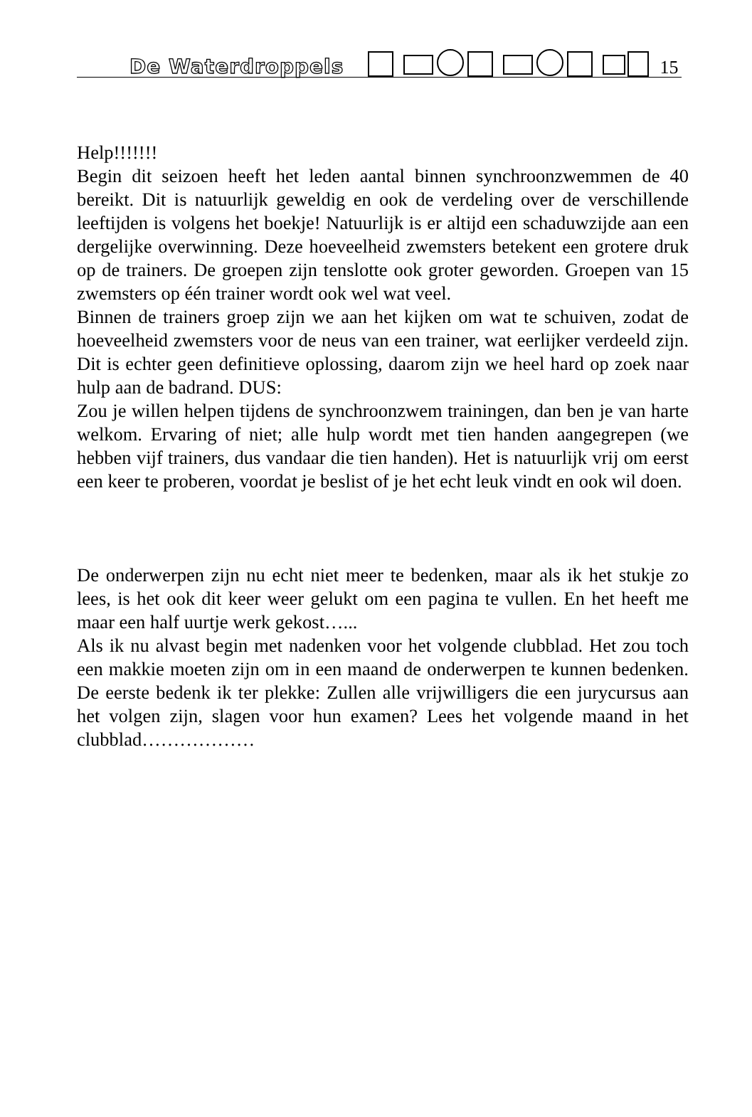De Waterdroppels 15
Help!!!!!!!
Begin dit seizoen heeft het leden aantal binnen synchroonzwemmen de 40 bereikt. Dit is natuurlijk geweldig en ook de verdeling over de verschillende leeftijden is volgens het boekje! Natuurlijk is er altijd een schaduwzijde aan een dergelijke overwinning. Deze hoeveelheid zwemsters betekent een grotere druk op de trainers. De groepen zijn tenslotte ook groter geworden. Groepen van 15 zwemsters op één trainer wordt ook wel wat veel.
Binnen de trainers groep zijn we aan het kijken om wat te schuiven, zodat de hoeveelheid zwemsters voor de neus van een trainer, wat eerlijker verdeeld zijn. Dit is echter geen definitieve oplossing, daarom zijn we heel hard op zoek naar hulp aan de badrand. DUS:
Zou je willen helpen tijdens de synchroonzwem trainingen, dan ben je van harte welkom. Ervaring of niet; alle hulp wordt met tien handen aangegrepen (we hebben vijf trainers, dus vandaar die tien handen). Het is natuurlijk vrij om eerst een keer te proberen, voordat je beslist of je het echt leuk vindt en ook wil doen.
De onderwerpen zijn nu echt niet meer te bedenken, maar als ik het stukje zo lees, is het ook dit keer weer gelukt om een pagina te vullen. En het heeft me maar een half uurtje werk gekost…...
Als ik nu alvast begin met nadenken voor het volgende clubblad. Het zou toch een makkie moeten zijn om in een maand de onderwerpen te kunnen bedenken. De eerste bedenk ik ter plekke: Zullen alle vrijwilligers die een jurycursus aan het volgen zijn, slagen voor hun examen? Lees het volgende maand in het clubblad………………